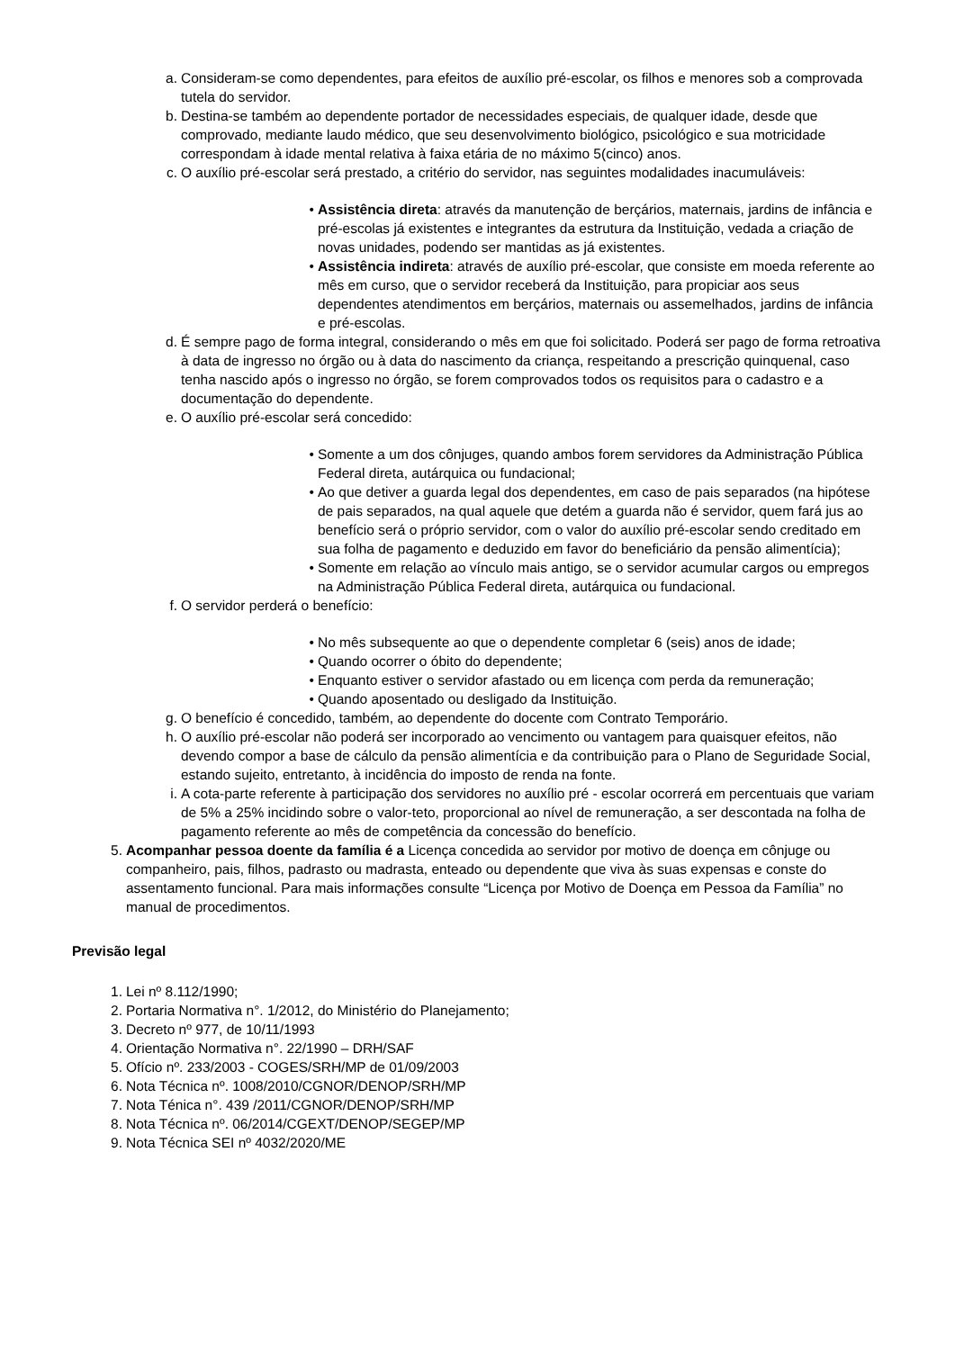a. Consideram-se como dependentes, para efeitos de auxílio pré-escolar, os filhos e menores sob a comprovada tutela do servidor.
b. Destina-se também ao dependente portador de necessidades especiais, de qualquer idade, desde que comprovado, mediante laudo médico, que seu desenvolvimento biológico, psicológico e sua motricidade correspondam à idade mental relativa à faixa etária de no máximo 5(cinco) anos.
c. O auxílio pré-escolar será prestado, a critério do servidor, nas seguintes modalidades inacumuláveis:
• Assistência direta: através da manutenção de berçários, maternais, jardins de infância e pré-escolas já existentes e integrantes da estrutura da Instituição, vedada a criação de novas unidades, podendo ser mantidas as já existentes.
• Assistência indireta: através de auxílio pré-escolar, que consiste em moeda referente ao mês em curso, que o servidor receberá da Instituição, para propiciar aos seus dependentes atendimentos em berçários, maternais ou assemelhados, jardins de infância e pré-escolas.
d. É sempre pago de forma integral, considerando o mês em que foi solicitado. Poderá ser pago de forma retroativa à data de ingresso no órgão ou à data do nascimento da criança, respeitando a prescrição quinquenal, caso tenha nascido após o ingresso no órgão, se forem comprovados todos os requisitos para o cadastro e a documentação do dependente.
e. O auxílio pré-escolar será concedido:
• Somente a um dos cônjuges, quando ambos forem servidores da Administração Pública Federal direta, autárquica ou fundacional;
• Ao que detiver a guarda legal dos dependentes, em caso de pais separados (na hipótese de pais separados, na qual aquele que detém a guarda não é servidor, quem fará jus ao benefício será o próprio servidor, com o valor do auxílio pré-escolar sendo creditado em sua folha de pagamento e deduzido em favor do beneficiário da pensão alimentícia);
• Somente em relação ao vínculo mais antigo, se o servidor acumular cargos ou empregos na Administração Pública Federal direta, autárquica ou fundacional.
f. O servidor perderá o benefício:
• No mês subsequente ao que o dependente completar 6 (seis) anos de idade;
• Quando ocorrer o óbito do dependente;
• Enquanto estiver o servidor afastado ou em licença com perda da remuneração;
• Quando aposentado ou desligado da Instituição.
g. O benefício é concedido, também, ao dependente do docente com Contrato Temporário.
h. O auxílio pré-escolar não poderá ser incorporado ao vencimento ou vantagem para quaisquer efeitos, não devendo compor a base de cálculo da pensão alimentícia e da contribuição para o Plano de Seguridade Social, estando sujeito, entretanto, à incidência do imposto de renda na fonte.
i. A cota-parte referente à participação dos servidores no auxílio pré - escolar ocorrerá em percentuais que variam de 5% a 25% incidindo sobre o valor-teto, proporcional ao nível de remuneração, a ser descontada na folha de pagamento referente ao mês de competência da concessão do benefício.
5. Acompanhar pessoa doente da família é a Licença concedida ao servidor por motivo de doença em cônjuge ou companheiro, pais, filhos, padrasto ou madrasta, enteado ou dependente que viva às suas expensas e conste do assentamento funcional. Para mais informações consulte “Licença por Motivo de Doença em Pessoa da Família” no manual de procedimentos.
Previsão legal
1. Lei nº 8.112/1990;
2. Portaria Normativa n°. 1/2012, do Ministério do Planejamento;
3. Decreto nº 977, de 10/11/1993
4. Orientação Normativa n°. 22/1990 – DRH/SAF
5. Ofício nº. 233/2003 - COGES/SRH/MP de 01/09/2003
6. Nota Técnica nº. 1008/2010/CGNOR/DENOP/SRH/MP
7. Nota Ténica n°. 439 /2011/CGNOR/DENOP/SRH/MP
8. Nota Técnica nº. 06/2014/CGEXT/DENOP/SEGEP/MP
9. Nota Técnica SEI nº 4032/2020/ME